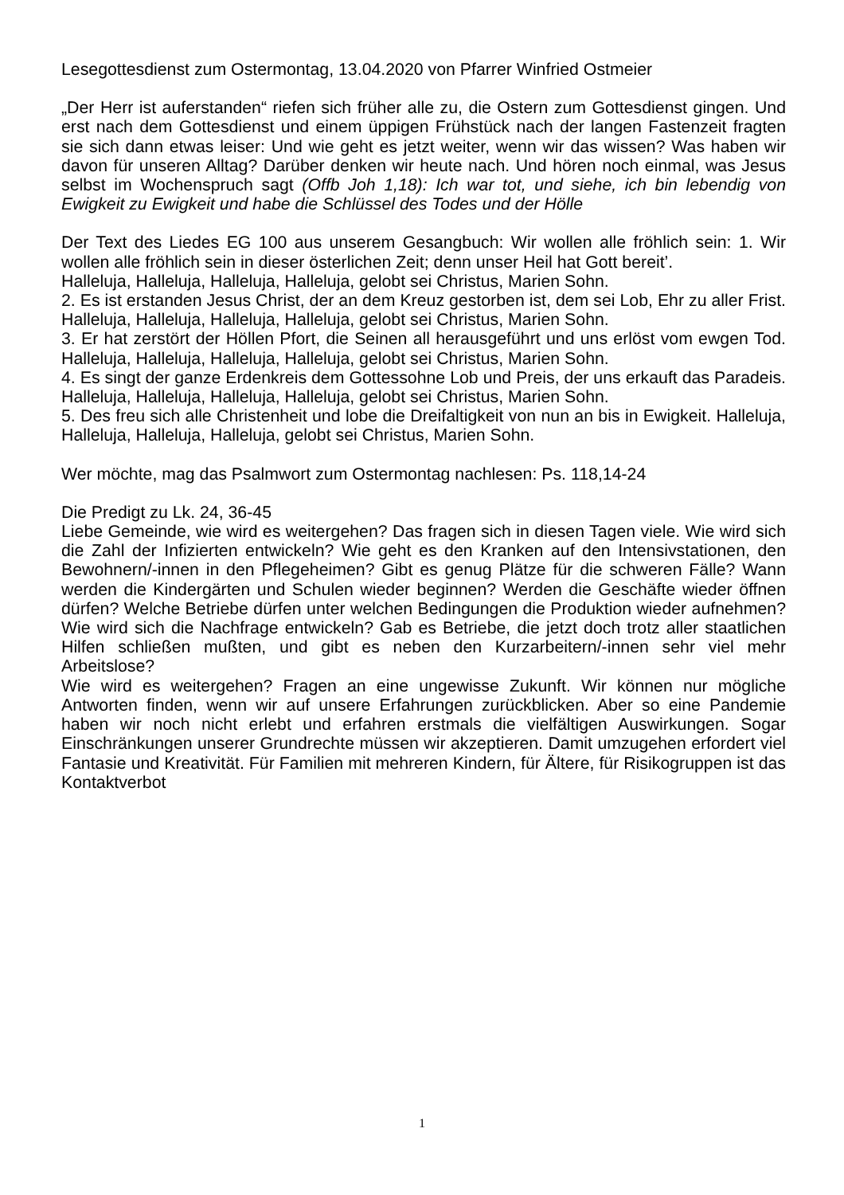Lesegottesdienst zum Ostermontag, 13.04.2020 von Pfarrer Winfried Ostmeier
„Der Herr ist auferstanden“ riefen sich früher alle zu, die Ostern zum Gottesdienst gingen. Und erst nach dem Gottesdienst und einem üppigen Frühstück nach der langen Fastenzeit fragten sie sich dann etwas leiser: Und wie geht es jetzt weiter, wenn wir das wissen? Was haben wir davon für unseren Alltag? Darüber denken wir heute nach. Und hören noch einmal, was Jesus selbst im Wochenspruch sagt (Offb Joh 1,18): Ich war tot, und siehe, ich bin lebendig von Ewigkeit zu Ewigkeit und habe die Schlüssel des Todes und der Hölle
Der Text des Liedes EG 100 aus unserem Gesangbuch: Wir wollen alle fröhlich sein: 1. Wir wollen alle fröhlich sein in dieser österlichen Zeit; denn unser Heil hat Gott bereit’.
Halleluja, Halleluja, Halleluja, Halleluja, gelobt sei Christus, Marien Sohn.
2. Es ist erstanden Jesus Christ, der an dem Kreuz gestorben ist, dem sei Lob, Ehr zu aller Frist. Halleluja, Halleluja, Halleluja, Halleluja, gelobt sei Christus, Marien Sohn.
3. Er hat zerstört der Höllen Pfort, die Seinen all herausgeführt und uns erlöst vom ewgen Tod. Halleluja, Halleluja, Halleluja, Halleluja, gelobt sei Christus, Marien Sohn.
4. Es singt der ganze Erdenkreis dem Gottessohne Lob und Preis, der uns erkauft das Paradeis. Halleluja, Halleluja, Halleluja, Halleluja, gelobt sei Christus, Marien Sohn.
5. Des freu sich alle Christenheit und lobe die Dreifaltigkeit von nun an bis in Ewigkeit. Halleluja, Halleluja, Halleluja, Halleluja, gelobt sei Christus, Marien Sohn.
Wer möchte, mag das Psalmwort zum Ostermontag nachlesen: Ps. 118,14-24
Die Predigt zu Lk. 24, 36-45
Liebe Gemeinde, wie wird es weitergehen? Das fragen sich in diesen Tagen viele. Wie wird sich die Zahl der Infizierten entwickeln? Wie geht es den Kranken auf den Intensivstationen, den Bewohnern/-innen in den Pflegeheimen? Gibt es genug Plätze für die schweren Fälle? Wann werden die Kindergärten und Schulen wieder beginnen? Werden die Geschäfte wieder öffnen dürfen? Welche Betriebe dürfen unter welchen Bedingungen die Produktion wieder aufnehmen? Wie wird sich die Nachfrage entwickeln? Gab es Betriebe, die jetzt doch trotz aller staatlichen Hilfen schließen mußten, und gibt es neben den Kurzarbeitern/-innen sehr viel mehr Arbeitslose?
Wie wird es weitergehen? Fragen an eine ungewisse Zukunft. Wir können nur mögliche Antworten finden, wenn wir auf unsere Erfahrungen zurückblicken. Aber so eine Pandemie haben wir noch nicht erlebt und erfahren erstmals die vielfältigen Auswirkungen. Sogar Einschränkungen unserer Grundrechte müssen wir akzeptieren. Damit umzugehen erfordert viel Fantasie und Kreativität. Für Familien mit mehreren Kindern, für Ältere, für Risikogruppen ist das Kontaktverbot
1